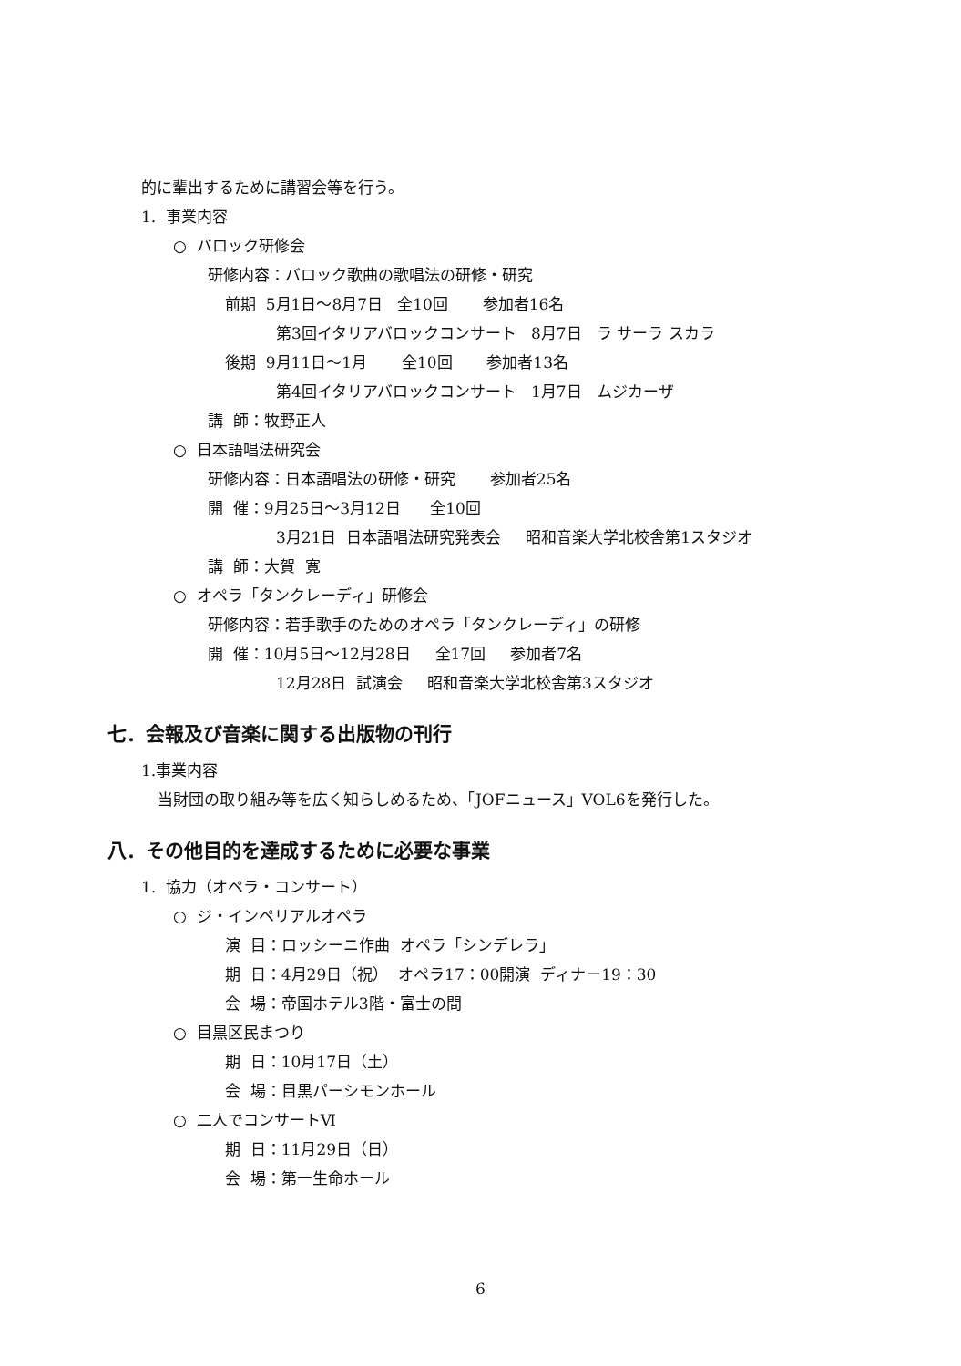的に輩出するために講習会等を行う。
1. 事業内容
○ バロック研修会
研修内容：バロック歌曲の歌唱法の研修・研究
前期 5月1日～8月7日 全10回 参加者16名
第3回イタリアバロックコンサート 8月7日 ラ サーラ スカラ
後期 9月11日～1月 全10回 参加者13名
第4回イタリアバロックコンサート 1月7日 ムジカーザ
講 師：牧野正人
○ 日本語唱法研究会
研修内容：日本語唱法の研修・研究 参加者25名
開 催：9月25日～3月12日 全10回
3月21日 日本語唱法研究発表会 昭和音楽大学北校舎第1スタジオ
講 師：大賀 寛
○ オペラ「タンクレーディ」研修会
研修内容：若手歌手のためのオペラ「タンクレーディ」の研修
開 催：10月5日～12月28日 全17回 参加者7名
12月28日 試演会 昭和音楽大学北校舎第3スタジオ
七．会報及び音楽に関する出版物の刊行
1.事業内容
当財団の取り組み等を広く知らしめるため、「JOFニュース」VOL6を発行した。
八．その他目的を達成するために必要な事業
1. 協力（オペラ・コンサート）
○ ジ・インペリアルオペラ
演 目：ロッシーニ作曲 オペラ「シンデレラ」
期 日：4月29日（祝） オペラ17：00開演 ディナー19：30
会 場：帝国ホテル3階・富士の間
○ 目黒区民まつり
期 日：10月17日（土）
会 場：目黒パーシモンホール
○ 二人でコンサートⅥ
期 日：11月29日（日）
会 場：第一生命ホール
6